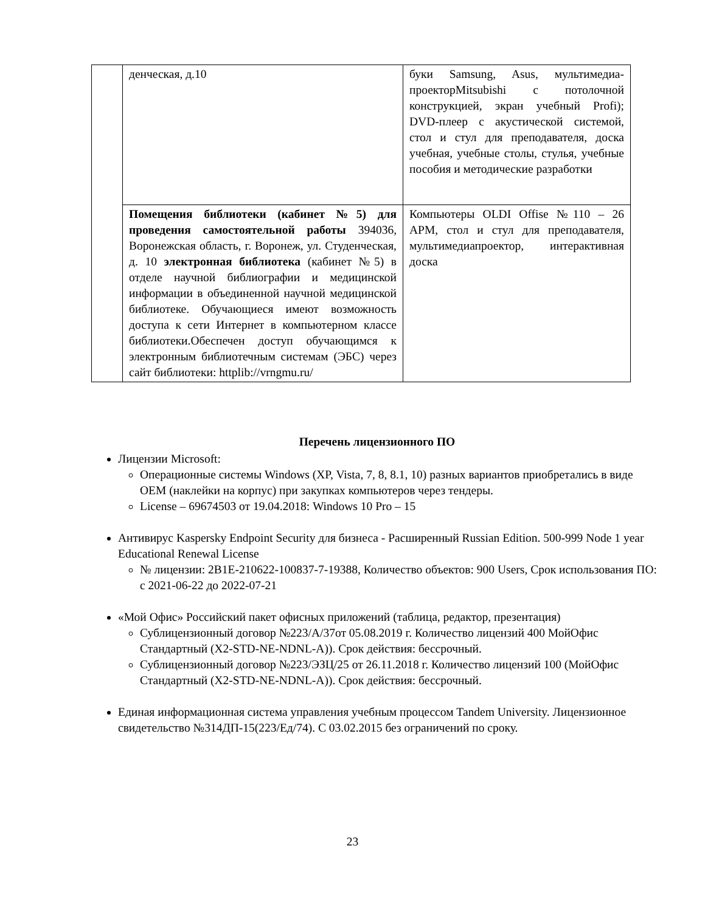| | денческая, д.10 | буки Samsung, Asus, мультимедиа-проекторMitsubishi с потолочной конструкцией, экран учебный Profi); DVD-плеер с акустической системой, стол и стул для преподавателя, доска учебная, учебные столы, стулья, учебные пособия и методические разработки |
| | Помещения библиотеки (кабинет №5) для проведения самостоятельной работы 394036, Воронежская область, г. Воронеж, ул. Студенческая, д. 10 электронная библиотека (кабинет №5) в отделе научной библиографии и медицинской информации в объединенной научной медицинской библиотеке. Обучающиеся имеют возможность доступа к сети Интернет в компьютерном классе библиотеки.Обеспечен доступ обучающимся к электронным библиотечным системам (ЭБС) через сайт библиотеки: httplib://vrngmu.ru/ | Компьютеры OLDI Offise №110 – 26 АРМ, стол и стул для преподавателя, мультимедиапроектор, интерактивная доска |
Перечень лицензионного ПО
Лицензии Microsoft:
Операционные системы Windows (XP, Vista, 7, 8, 8.1, 10) разных вариантов приобретались в виде OEM (наклейки на корпус) при закупках компьютеров через тендеры.
License – 69674503 от 19.04.2018: Windows 10 Pro – 15
Антивирус Kaspersky Endpoint Security для бизнеса - Расширенный Russian Edition. 500-999 Node 1 year Educational Renewal License
№ лицензии: 2B1E-210622-100837-7-19388, Количество объектов: 900 Users, Срок использования ПО: с 2021-06-22 до 2022-07-21
«Мой Офис» Российский пакет офисных приложений (таблица, редактор, презентация)
Сублицензионный договор №223/А/37от 05.08.2019 г. Количество лицензий 400 МойОфис Стандартный (X2-STD-NE-NDNL-A)). Срок действия: бессрочный.
Сублицензионный договор №223/ЭЗЦ/25 от 26.11.2018 г. Количество лицензий 100 (МойОфис Стандартный (X2-STD-NE-NDNL-A)). Срок действия: бессрочный.
Единая информационная система управления учебным процессом Tandem University. Лицензионное свидетельство №314ДП-15(223/Ед/74). С 03.02.2015 без ограничений по сроку.
23